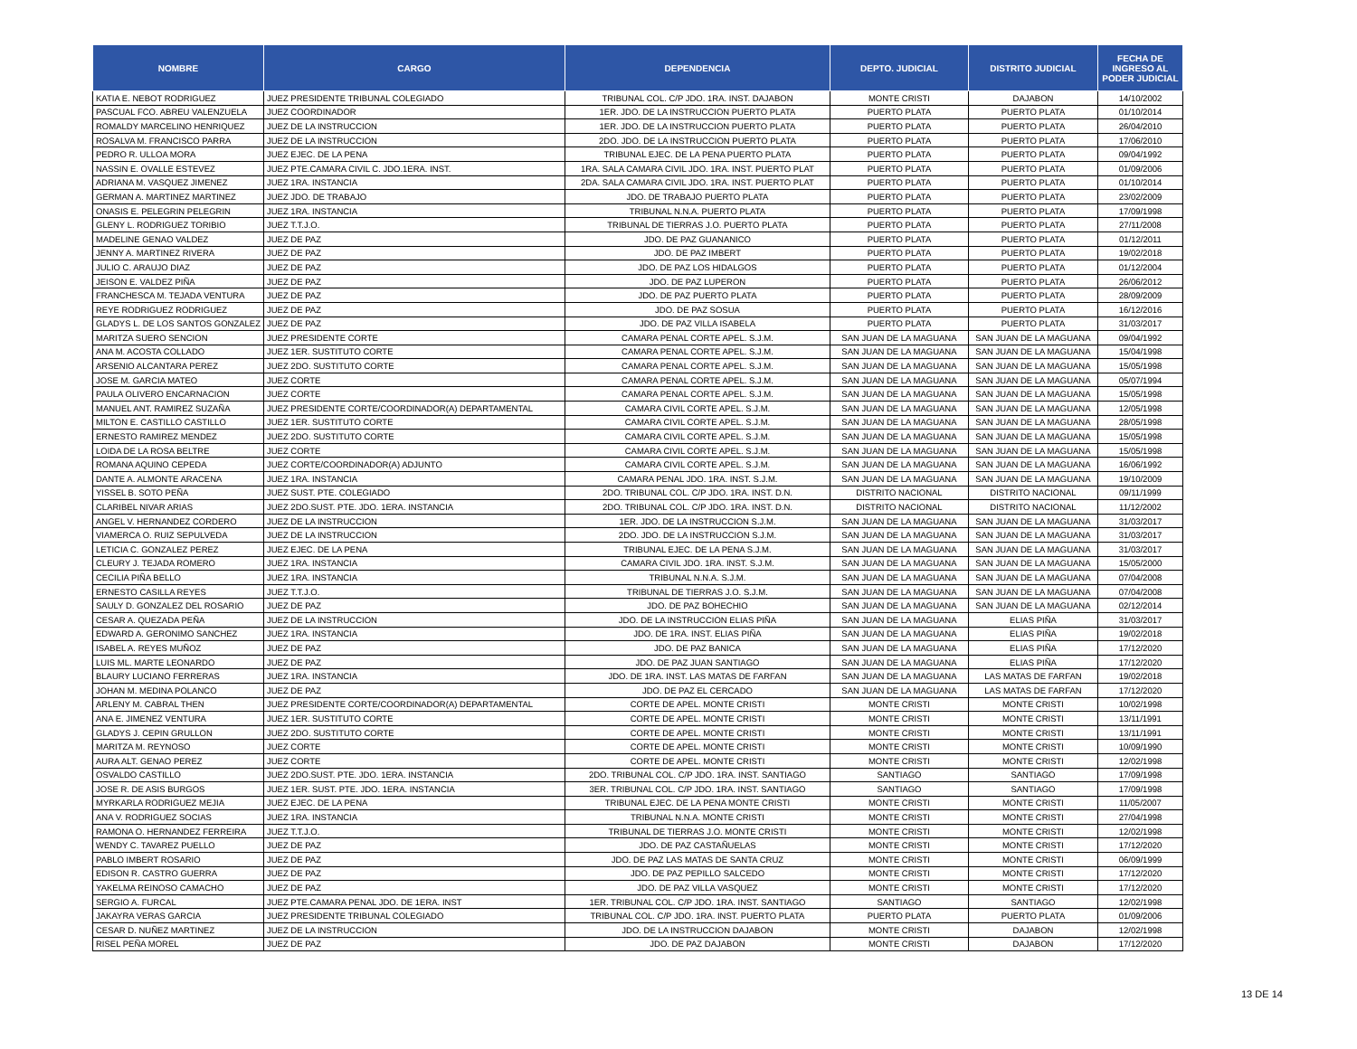| NOMBRE | CARGO | DEPENDENCIA | DEPTO. JUDICIAL | DISTRITO JUDICIAL | FECHA DE INGRESO AL PODER JUDICIAL |
| --- | --- | --- | --- | --- | --- |
| KATIA E. NEBOT RODRIGUEZ | JUEZ PRESIDENTE TRIBUNAL COLEGIADO | TRIBUNAL COL. C/P JDO. 1RA. INST. DAJABON | MONTE CRISTI | DAJABON | 14/10/2002 |
| PASCUAL FCO. ABREU VALENZUELA | JUEZ COORDINADOR | 1ER. JDO. DE LA INSTRUCCION PUERTO PLATA | PUERTO PLATA | PUERTO PLATA | 01/10/2014 |
| ROMALDY MARCELINO HENRIQUEZ | JUEZ DE LA INSTRUCCION | 1ER. JDO. DE LA INSTRUCCION PUERTO PLATA | PUERTO PLATA | PUERTO PLATA | 26/04/2010 |
| ROSALVA M. FRANCISCO PARRA | JUEZ DE LA INSTRUCCION | 2DO. JDO. DE LA INSTRUCCION PUERTO PLATA | PUERTO PLATA | PUERTO PLATA | 17/06/2010 |
| PEDRO R. ULLOA MORA | JUEZ EJEC. DE LA PENA | TRIBUNAL EJEC. DE LA PENA PUERTO PLATA | PUERTO PLATA | PUERTO PLATA | 09/04/1992 |
| NASSIN E. OVALLE ESTEVEZ | JUEZ PTE.CAMARA CIVIL C. JDO.1ERA. INST. | 1RA. SALA CAMARA CIVIL JDO. 1RA. INST. PUERTO PLAT | PUERTO PLATA | PUERTO PLATA | 01/09/2006 |
| ADRIANA M. VASQUEZ JIMENEZ | JUEZ 1RA. INSTANCIA | 2DA. SALA CAMARA CIVIL JDO. 1RA. INST. PUERTO PLAT | PUERTO PLATA | PUERTO PLATA | 01/10/2014 |
| GERMAN A. MARTINEZ MARTINEZ | JUEZ JDO. DE TRABAJO | JDO. DE TRABAJO PUERTO PLATA | PUERTO PLATA | PUERTO PLATA | 23/02/2009 |
| ONASIS E. PELEGRIN PELEGRIN | JUEZ 1RA. INSTANCIA | TRIBUNAL N.N.A. PUERTO PLATA | PUERTO PLATA | PUERTO PLATA | 17/09/1998 |
| GLENY L. RODRIGUEZ TORIBIO | JUEZ T.T.J.O. | TRIBUNAL DE TIERRAS J.O. PUERTO PLATA | PUERTO PLATA | PUERTO PLATA | 27/11/2008 |
| MADELINE GENAO VALDEZ | JUEZ DE PAZ | JDO. DE PAZ GUANANICO | PUERTO PLATA | PUERTO PLATA | 01/12/2011 |
| JENNY A. MARTINEZ RIVERA | JUEZ DE PAZ | JDO. DE PAZ IMBERT | PUERTO PLATA | PUERTO PLATA | 19/02/2018 |
| JULIO C. ARAUJO DIAZ | JUEZ DE PAZ | JDO. DE PAZ LOS HIDALGOS | PUERTO PLATA | PUERTO PLATA | 01/12/2004 |
| JEISON E. VALDEZ PIÑA | JUEZ DE PAZ | JDO. DE PAZ LUPERON | PUERTO PLATA | PUERTO PLATA | 26/06/2012 |
| FRANCHESCA M. TEJADA VENTURA | JUEZ DE PAZ | JDO. DE PAZ PUERTO PLATA | PUERTO PLATA | PUERTO PLATA | 28/09/2009 |
| REYE RODRIGUEZ RODRIGUEZ | JUEZ DE PAZ | JDO. DE PAZ SOSUA | PUERTO PLATA | PUERTO PLATA | 16/12/2016 |
| GLADYS L. DE LOS SANTOS GONZALEZ | JUEZ DE PAZ | JDO. DE PAZ VILLA ISABELA | PUERTO PLATA | PUERTO PLATA | 31/03/2017 |
| MARITZA SUERO SENCION | JUEZ PRESIDENTE CORTE | CAMARA PENAL CORTE APEL. S.J.M. | SAN JUAN DE LA MAGUANA | SAN JUAN DE LA MAGUANA | 09/04/1992 |
| ANA M. ACOSTA COLLADO | JUEZ 1ER. SUSTITUTO CORTE | CAMARA PENAL CORTE APEL. S.J.M. | SAN JUAN DE LA MAGUANA | SAN JUAN DE LA MAGUANA | 15/04/1998 |
| ARSENIO ALCANTARA PEREZ | JUEZ 2DO. SUSTITUTO CORTE | CAMARA PENAL CORTE APEL. S.J.M. | SAN JUAN DE LA MAGUANA | SAN JUAN DE LA MAGUANA | 15/05/1998 |
| JOSE M. GARCIA MATEO | JUEZ CORTE | CAMARA PENAL CORTE APEL. S.J.M. | SAN JUAN DE LA MAGUANA | SAN JUAN DE LA MAGUANA | 05/07/1994 |
| PAULA OLIVERO ENCARNACION | JUEZ CORTE | CAMARA PENAL CORTE APEL. S.J.M. | SAN JUAN DE LA MAGUANA | SAN JUAN DE LA MAGUANA | 15/05/1998 |
| MANUEL ANT. RAMIREZ SUZAÑA | JUEZ PRESIDENTE CORTE/COORDINADOR(A) DEPARTAMENTAL | CAMARA CIVIL CORTE APEL. S.J.M. | SAN JUAN DE LA MAGUANA | SAN JUAN DE LA MAGUANA | 12/05/1998 |
| MILTON E. CASTILLO CASTILLO | JUEZ 1ER. SUSTITUTO CORTE | CAMARA CIVIL CORTE APEL. S.J.M. | SAN JUAN DE LA MAGUANA | SAN JUAN DE LA MAGUANA | 28/05/1998 |
| ERNESTO RAMIREZ MENDEZ | JUEZ 2DO. SUSTITUTO CORTE | CAMARA CIVIL CORTE APEL. S.J.M. | SAN JUAN DE LA MAGUANA | SAN JUAN DE LA MAGUANA | 15/05/1998 |
| LOIDA DE LA ROSA BELTRE | JUEZ CORTE | CAMARA CIVIL CORTE APEL. S.J.M. | SAN JUAN DE LA MAGUANA | SAN JUAN DE LA MAGUANA | 15/05/1998 |
| ROMANA AQUINO CEPEDA | JUEZ CORTE/COORDINADOR(A) ADJUNTO | CAMARA CIVIL CORTE APEL. S.J.M. | SAN JUAN DE LA MAGUANA | SAN JUAN DE LA MAGUANA | 16/06/1992 |
| DANTE A. ALMONTE ARACENA | JUEZ 1RA. INSTANCIA | CAMARA PENAL JDO. 1RA. INST. S.J.M. | SAN JUAN DE LA MAGUANA | SAN JUAN DE LA MAGUANA | 19/10/2009 |
| YISSEL B. SOTO PEÑA | JUEZ SUST. PTE. COLEGIADO | 2DO. TRIBUNAL COL. C/P JDO. 1RA. INST. D.N. | DISTRITO NACIONAL | DISTRITO NACIONAL | 09/11/1999 |
| CLARIBEL NIVAR ARIAS | JUEZ 2DO.SUST. PTE. JDO. 1ERA. INSTANCIA | 2DO. TRIBUNAL COL. C/P JDO. 1RA. INST. D.N. | DISTRITO NACIONAL | DISTRITO NACIONAL | 11/12/2002 |
| ANGEL V. HERNANDEZ CORDERO | JUEZ DE LA INSTRUCCION | 1ER. JDO. DE LA INSTRUCCION S.J.M. | SAN JUAN DE LA MAGUANA | SAN JUAN DE LA MAGUANA | 31/03/2017 |
| VIAMERCA O. RUIZ SEPULVEDA | JUEZ DE LA INSTRUCCION | 2DO. JDO. DE LA INSTRUCCION S.J.M. | SAN JUAN DE LA MAGUANA | SAN JUAN DE LA MAGUANA | 31/03/2017 |
| LETICIA C. GONZALEZ PEREZ | JUEZ EJEC. DE LA PENA | TRIBUNAL EJEC. DE LA PENA S.J.M. | SAN JUAN DE LA MAGUANA | SAN JUAN DE LA MAGUANA | 31/03/2017 |
| CLEURY J. TEJADA ROMERO | JUEZ 1RA. INSTANCIA | CAMARA CIVIL JDO. 1RA. INST. S.J.M. | SAN JUAN DE LA MAGUANA | SAN JUAN DE LA MAGUANA | 15/05/2000 |
| CECILIA PIÑA BELLO | JUEZ 1RA. INSTANCIA | TRIBUNAL N.N.A. S.J.M. | SAN JUAN DE LA MAGUANA | SAN JUAN DE LA MAGUANA | 07/04/2008 |
| ERNESTO CASILLA REYES | JUEZ T.T.J.O. | TRIBUNAL DE TIERRAS J.O. S.J.M. | SAN JUAN DE LA MAGUANA | SAN JUAN DE LA MAGUANA | 07/04/2008 |
| SAULY D. GONZALEZ DEL ROSARIO | JUEZ DE PAZ | JDO. DE PAZ BOHECHIO | SAN JUAN DE LA MAGUANA | SAN JUAN DE LA MAGUANA | 02/12/2014 |
| CESAR A. QUEZADA PEÑA | JUEZ DE LA INSTRUCCION | JDO. DE LA INSTRUCCION ELIAS PIÑA | SAN JUAN DE LA MAGUANA | ELIAS PIÑA | 31/03/2017 |
| EDWARD A. GERONIMO SANCHEZ | JUEZ 1RA. INSTANCIA | JDO. DE 1RA. INST. ELIAS PIÑA | SAN JUAN DE LA MAGUANA | ELIAS PIÑA | 19/02/2018 |
| ISABEL A. REYES MUÑOZ | JUEZ DE PAZ | JDO. DE PAZ BANICA | SAN JUAN DE LA MAGUANA | ELIAS PIÑA | 17/12/2020 |
| LUIS ML. MARTE LEONARDO | JUEZ DE PAZ | JDO. DE PAZ JUAN SANTIAGO | SAN JUAN DE LA MAGUANA | ELIAS PIÑA | 17/12/2020 |
| BLAURY LUCIANO FERRERAS | JUEZ 1RA. INSTANCIA | JDO. DE 1RA. INST. LAS MATAS DE FARFAN | SAN JUAN DE LA MAGUANA | LAS MATAS DE FARFAN | 19/02/2018 |
| JOHAN M. MEDINA POLANCO | JUEZ DE PAZ | JDO. DE PAZ EL CERCADO | SAN JUAN DE LA MAGUANA | LAS MATAS DE FARFAN | 17/12/2020 |
| ARLENY M. CABRAL THEN | JUEZ PRESIDENTE CORTE/COORDINADOR(A) DEPARTAMENTAL | CORTE DE APEL. MONTE CRISTI | MONTE CRISTI | MONTE CRISTI | 10/02/1998 |
| ANA E. JIMENEZ VENTURA | JUEZ 1ER. SUSTITUTO CORTE | CORTE DE APEL. MONTE CRISTI | MONTE CRISTI | MONTE CRISTI | 13/11/1991 |
| GLADYS J. CEPIN GRULLON | JUEZ 2DO. SUSTITUTO CORTE | CORTE DE APEL. MONTE CRISTI | MONTE CRISTI | MONTE CRISTI | 13/11/1991 |
| MARITZA M. REYNOSO | JUEZ CORTE | CORTE DE APEL. MONTE CRISTI | MONTE CRISTI | MONTE CRISTI | 10/09/1990 |
| AURA ALT. GENAO PEREZ | JUEZ CORTE | CORTE DE APEL. MONTE CRISTI | MONTE CRISTI | MONTE CRISTI | 12/02/1998 |
| OSVALDO CASTILLO | JUEZ 2DO.SUST. PTE. JDO. 1ERA. INSTANCIA | 2DO. TRIBUNAL COL. C/P JDO. 1RA. INST. SANTIAGO | SANTIAGO | SANTIAGO | 17/09/1998 |
| JOSE R. DE ASIS BURGOS | JUEZ 1ER. SUST. PTE. JDO. 1ERA. INSTANCIA | 3ER. TRIBUNAL COL. C/P JDO. 1RA. INST. SANTIAGO | SANTIAGO | SANTIAGO | 17/09/1998 |
| MYRKARLA RODRIGUEZ MEJIA | JUEZ EJEC. DE LA PENA | TRIBUNAL EJEC. DE LA PENA MONTE CRISTI | MONTE CRISTI | MONTE CRISTI | 11/05/2007 |
| ANA V. RODRIGUEZ SOCIAS | JUEZ 1RA. INSTANCIA | TRIBUNAL N.N.A. MONTE CRISTI | MONTE CRISTI | MONTE CRISTI | 27/04/1998 |
| RAMONA O. HERNANDEZ FERREIRA | JUEZ T.T.J.O. | TRIBUNAL DE TIERRAS J.O. MONTE CRISTI | MONTE CRISTI | MONTE CRISTI | 12/02/1998 |
| WENDY C. TAVAREZ PUELLO | JUEZ DE PAZ | JDO. DE PAZ CASTAÑUELAS | MONTE CRISTI | MONTE CRISTI | 17/12/2020 |
| PABLO IMBERT ROSARIO | JUEZ DE PAZ | JDO. DE PAZ LAS MATAS DE SANTA CRUZ | MONTE CRISTI | MONTE CRISTI | 06/09/1999 |
| EDISON R. CASTRO GUERRA | JUEZ DE PAZ | JDO. DE PAZ PEPILLO SALCEDO | MONTE CRISTI | MONTE CRISTI | 17/12/2020 |
| YAKELMA REINOSO CAMACHO | JUEZ DE PAZ | JDO. DE PAZ VILLA VASQUEZ | MONTE CRISTI | MONTE CRISTI | 17/12/2020 |
| SERGIO A. FURCAL | JUEZ PTE.CAMARA PENAL JDO. DE 1ERA. INST | 1ER. TRIBUNAL COL. C/P JDO. 1RA. INST. SANTIAGO | SANTIAGO | SANTIAGO | 12/02/1998 |
| JAKAYRA VERAS GARCIA | JUEZ PRESIDENTE TRIBUNAL COLEGIADO | TRIBUNAL COL. C/P JDO. 1RA. INST. PUERTO PLATA | PUERTO PLATA | PUERTO PLATA | 01/09/2006 |
| CESAR D. NUÑEZ MARTINEZ | JUEZ DE LA INSTRUCCION | JDO. DE LA INSTRUCCION DAJABON | MONTE CRISTI | DAJABON | 12/02/1998 |
| RISEL PEÑA MOREL | JUEZ DE PAZ | JDO. DE PAZ DAJABON | MONTE CRISTI | DAJABON | 17/12/2020 |
13 DE 14